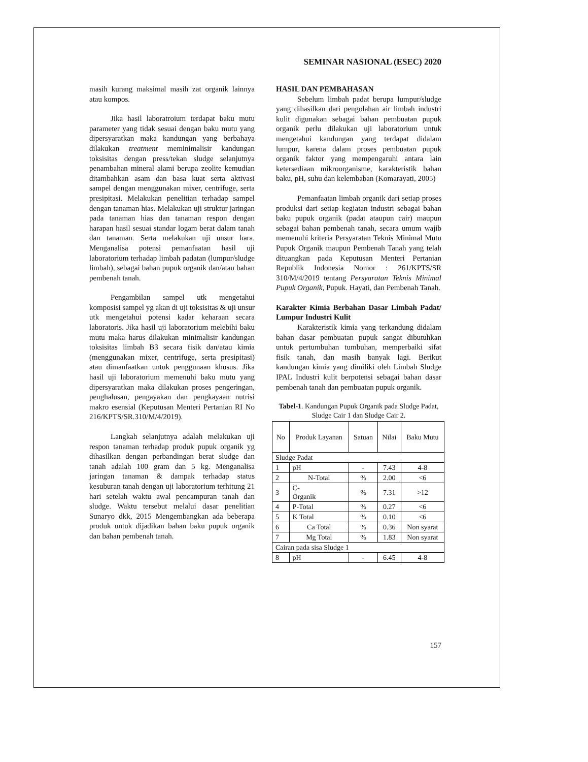SEMINAR NASIONAL (ESEC) 2020
masih kurang maksimal masih zat organik lainnya atau kompos.
Jika hasil laboratroium terdapat baku mutu parameter yang tidak sesuai dengan baku mutu yang dipersyaratkan maka kandungan yang berbahaya dilakukan treatment meminimalisir kandungan toksisitas dengan press/tekan sludge selanjutnya penambahan mineral alami berupa zeolite kemudian ditambahkan asam dan basa kuat serta aktivasi sampel dengan menggunakan mixer, centrifuge, serta presipitasi. Melakukan penelitian terhadap sampel dengan tanaman hias. Melakukan uji struktur jaringan pada tanaman hias dan tanaman respon dengan harapan hasil sesuai standar logam berat dalam tanah dan tanaman. Serta melakukan uji unsur hara. Menganalisa potensi pemanfaatan hasil uji laboratorium terhadap limbah padatan (lumpur/sludge limbah), sebagai bahan pupuk organik dan/atau bahan pembenah tanah.
Pengambilan sampel utk mengetahui komposisi sampel yg akan di uji toksisitas & uji unsur utk mengetahui potensi kadar keharaan secara laboratoris. Jika hasil uji laboratorium melebihi baku mutu maka harus dilakukan minimalisir kandungan toksisitas limbah B3 secara fisik dan/atau kimia (menggunakan mixer, centrifuge, serta presipitasi) atau dimanfaatkan untuk penggunaan khusus. Jika hasil uji laboratorium memenuhi baku mutu yang dipersyaratkan maka dilakukan proses pengeringan, penghalusan, pengayakan dan pengkayaan nutrisi makro esensial (Keputusan Menteri Pertanian RI No 216/KPTS/SR.310/M/4/2019).
Langkah selanjutnya adalah melakukan uji respon tanaman terhadap produk pupuk organik yg dihasilkan dengan perbandingan berat sludge dan tanah adalah 100 gram dan 5 kg. Menganalisa jaringan tanaman & dampak terhadap status kesuburan tanah dengan uji laboratorium terhitung 21 hari setelah waktu awal pencampuran tanah dan sludge. Waktu tersebut melalui dasar penelitian Sunaryo dkk, 2015 Mengembangkan ada beberapa produk untuk dijadikan bahan baku pupuk organik dan bahan pembenah tanah.
HASIL DAN PEMBAHASAN
Sebelum limbah padat berupa lumpur/sludge yang dihasilkan dari pengolahan air limbah industri kulit digunakan sebagai bahan pembuatan pupuk organik perlu dilakukan uji laboratorium untuk mengetahui kandungan yang terdapat didalam lumpur, karena dalam proses pembuatan pupuk organik faktor yang mempengaruhi antara lain ketersediaan mikroorganisme, karakteristik bahan baku, pH, suhu dan kelembaban (Komarayati, 2005)
Pemanfaatan limbah organik dari setiap proses produksi dari setiap kegiatan industri sebagai bahan baku pupuk organik (padat ataupun cair) maupun sebagai bahan pembenah tanah, secara umum wajib memenuhi kriteria Persyaratan Teknis Minimal Mutu Pupuk Organik maupun Pembenah Tanah yang telah dituangkan pada Keputusan Menteri Pertanian Republik Indonesia Nomor : 261/KPTS/SR 310/M/4/2019 tentang Persyaratan Teknis Minimal Pupuk Organik, Pupuk. Hayati, dan Pembenah Tanah.
Karakter Kimia Berbahan Dasar Limbah Padat/ Lumpur Industri Kulit
Karakteristik kimia yang terkandung didalam bahan dasar pembuatan pupuk sangat dibutuhkan untuk pertumbuhan tumbuhan, memperbaiki sifat fisik tanah, dan masih banyak lagi. Berikut kandungan kimia yang dimiliki oleh Limbah Sludge IPAL Industri kulit berpotensi sebagai bahan dasar pembenah tanah dan pembuatan pupuk organik.
Tabel-1. Kandungan Pupuk Organik pada Sludge Padat, Sludge Cair 1 dan Sludge Cair 2.
| No | Produk Layanan | Satuan | Nilai | Baku Mutu |
| --- | --- | --- | --- | --- |
| Sludge Padat | | | | |
| 1 | pH | - | 7.43 | 4-8 |
| 2 | N-Total | % | 2.00 | <6 |
| 3 | C- Organik | % | 7.31 | >12 |
| 4 | P-Total | % | 0.27 | <6 |
| 5 | K Total | % | 0.10 | <6 |
| 6 | Ca Total | % | 0.36 | Non syarat |
| 7 | Mg Total | % | 1.83 | Non syarat |
| Cairan pada sisa Sludge 1 | | | | |
| 8 | pH | - | 6.45 | 4-8 |
157